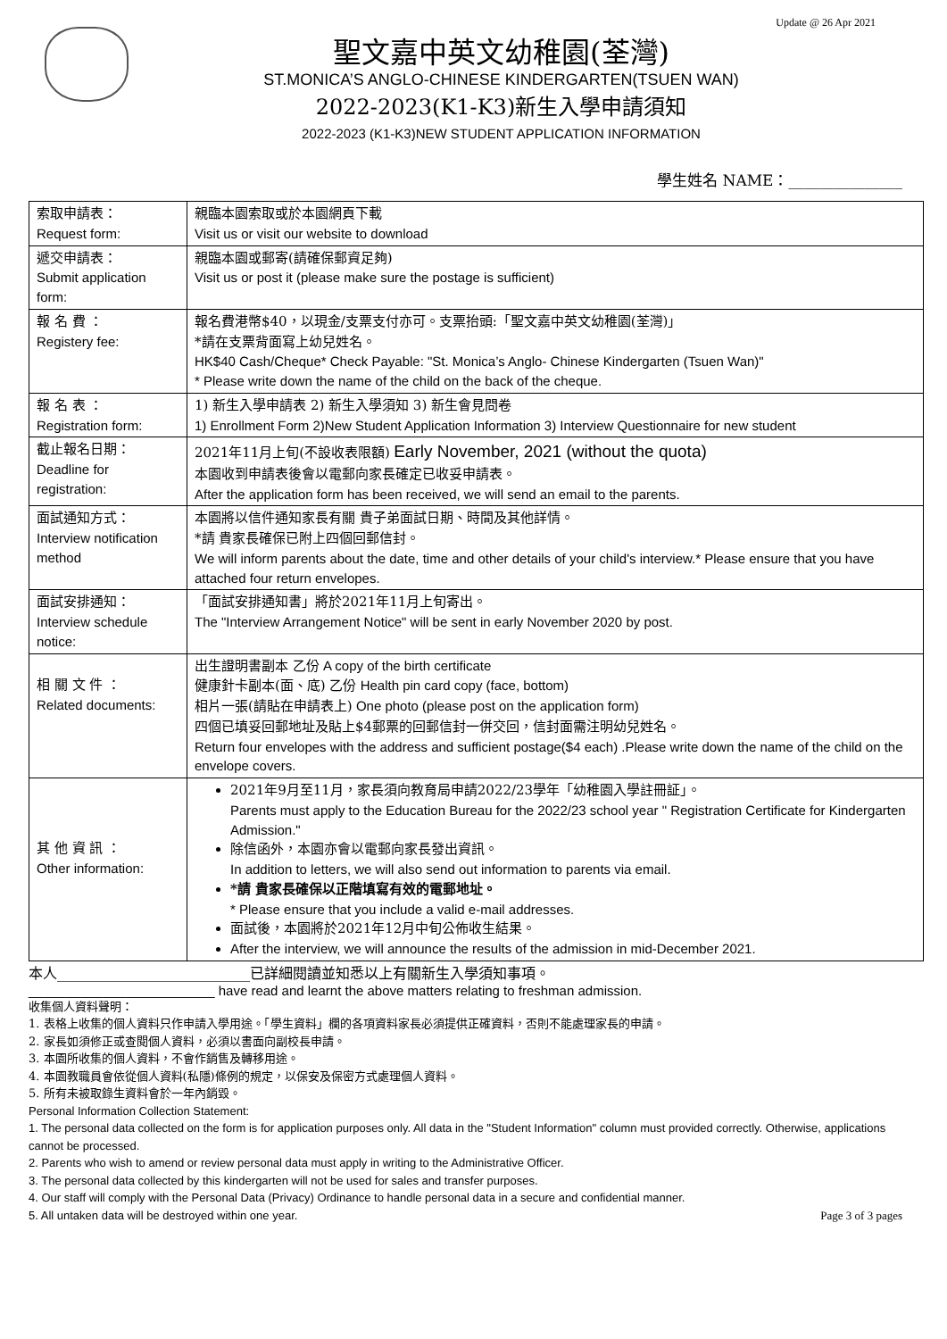Update @ 26 Apr 2021
聖文嘉中英文幼稚園(荃灣)
ST.MONICA’S ANGLO-CHINESE KINDERGARTEN(TSUEN WAN)
2022-2023(K1-K3)新生入學申請須知
2022-2023 (K1-K3)NEW STUDENT APPLICATION INFORMATION
學生姓名 NAME：_______________
| 索取申請表： Request form: | 親臨本園索取或於本園網頁下載 Visit us or visit our website to download |
| 遞交申請表： Submit application form: | 親臨本園或郵寄(請確保郵資足夠) Visit us or post it (please make sure the postage is sufficient) |
| 報 名 費 ： Registery fee: | 報名費港幣$40，以現金/支票支付亦可。支票抬頭:「聖文嘉中英文幼稚園(荃灣)」 *請在支票背面寫上幼兒姓名。 HK$40 Cash/Cheque* Check Payable: "St. Monica’s Anglo- Chinese Kindergarten (Tsuen Wan)" * Please write down the name of the child on the back of the cheque. |
| 報 名 表 ： Registration form: | 1) 新生入學申請表 2) 新生入學須知 3) 新生會見問卷 1) Enrollment Form 2)New Student Application Information 3) Interview Questionnaire for new student |
| 截止報名日期： Deadline for registration: | 2021年11月上旬(不設收表限額) Early November, 2021 (without the quota) 本園收到申請表後會以電郵向家長確定已收妥申請表。 After the application form has been received, we will send an email to the parents. |
| 面試通知方式： Interview notification method | 本園將以信件通知家長有關 貴子弟面試日期、時間及其他詳情。 *請 貴家長確保已附上四個回郵信封。 We will inform parents about the date, time and other details of your child's interview.* Please ensure that you have attached four return envelopes. |
| 面試安排通知： Interview schedule notice: | 「面試安排通知書」將於2021年11月上旬寄出。 The "Interview Arrangement Notice" will be sent in early November 2020 by post. |
| 相 關 文 件 ： Related documents: | 出生證明書副本 乙份 A copy of the birth certificate 健康針卡副本(面、底) 乙份 Health pin card copy (face, bottom) 相片一張(請貼在申請表上) One photo (please post on the application form) 四個已填妥回郵地址及貼上$4郵票的回郵信封一併交回，信封面需注明幼兒姓名。 Return four envelopes with the address and sufficient postage($4 each) .Please write down the name of the child on the envelope covers. |
| 其 他 資 訊 ： Other information: | 2021年9月至11月，家長須向教育局申請2022/23學年「幼稚園入學註冊証」。 Parents must apply to the Education Bureau for the 2022/23 school year " Registration Certificate for Kindergarten Admission." 除信函外，本園亦會以電郵向家長發出資訊。 In addition to letters, we will also send out information to parents via email. *請 貴家長確保以正階填寫有效的電郵地址。 * Please ensure that you include a valid e-mail addresses. 面試後，本園將於2021年12月中旬公佈收生結果。 After the interview, we will announce the results of the admission in mid-December 2021. |
本人___________________________已詳細閱讀並知悉以上有關新生入學須知事項。
_________________________ have read and learnt the above matters relating to freshman admission.
收集個人資料聲明：
1. 表格上收集的個人資料只作申請入學用途。「學生資料」欄的各項資料家長必須提供正確資料，否則不能處理家長的申請。
2. 家長如須修正或查閱個人資料，必須以書面向副校長申請。
3. 本園所收集的個人資料，不會作銷售及轉移用途。
4. 本園教職員會依從個人資料(私隱)條例的規定，以保安及保密方式處理個人資料。
5. 所有未被取錄生資料會於一年內銷毀。
Personal Information Collection Statement:
1. The personal data collected on the form is for application purposes only. All data in the "Student Information" column must provided correctly. Otherwise, applications cannot be processed.
2. Parents who wish to amend or review personal data must apply in writing to the Administrative Officer.
3. The personal data collected by this kindergarten will not be used for sales and transfer purposes.
4. Our staff will comply with the Personal Data (Privacy) Ordinance to handle personal data in a secure and confidential manner.
5. All untaken data will be destroyed within one year. Page 3 of 3 pages